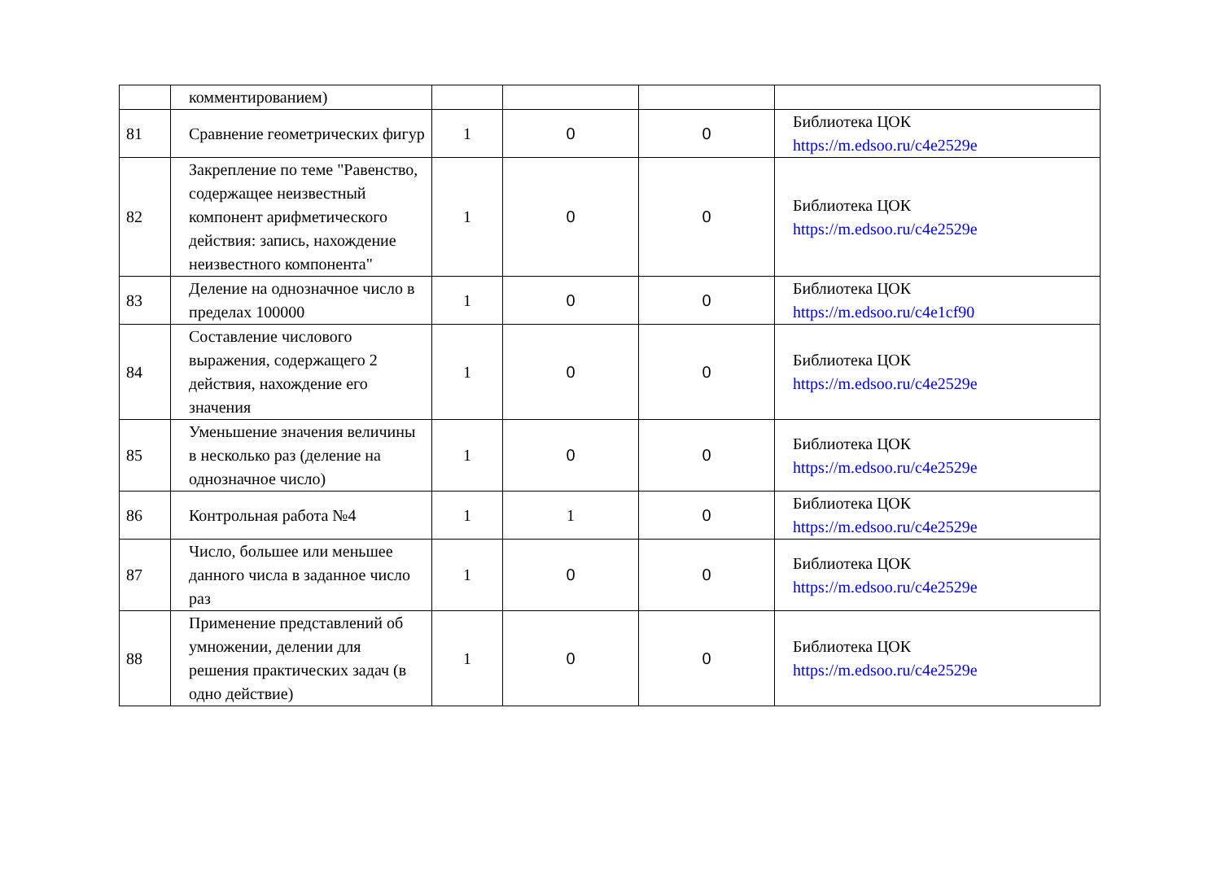| | комментированием) | | | | |
| 81 | Сравнение геометрических фигур | 1 | 0 | 0 | Библиотека ЦОК https://m.edsoo.ru/c4e2529e |
| 82 | Закрепление по теме "Равенство, содержащее неизвестный компонент арифметического действия: запись, нахождение неизвестного компонента" | 1 | 0 | 0 | Библиотека ЦОК https://m.edsoo.ru/c4e2529e |
| 83 | Деление на однозначное число в пределах 100000 | 1 | 0 | 0 | Библиотека ЦОК https://m.edsoo.ru/c4e1cf90 |
| 84 | Составление числового выражения, содержащего 2 действия, нахождение его значения | 1 | 0 | 0 | Библиотека ЦОК https://m.edsoo.ru/c4e2529e |
| 85 | Уменьшение значения величины в несколько раз (деление на однозначное число) | 1 | 0 | 0 | Библиотека ЦОК https://m.edsoo.ru/c4e2529e |
| 86 | Контрольная работа №4 | 1 | 1 | 0 | Библиотека ЦОК https://m.edsoo.ru/c4e2529e |
| 87 | Число, большее или меньшее данного числа в заданное число раз | 1 | 0 | 0 | Библиотека ЦОК https://m.edsoo.ru/c4e2529e |
| 88 | Применение представлений об умножении, делении для решения практических задач (в одно действие) | 1 | 0 | 0 | Библиотека ЦОК https://m.edsoo.ru/c4e2529e |